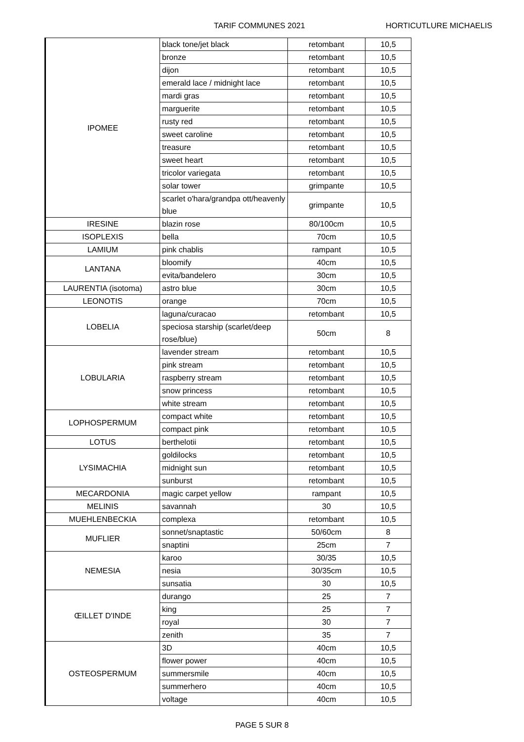TARIF COMMUNES 2021 HORTICUTLURE MICHAELIS
| IPOMEE | black tone/jet black | retombant | 10,5 |
| | bronze | retombant | 10,5 |
| | dijon | retombant | 10,5 |
| | emerald lace / midnight lace | retombant | 10,5 |
| | mardi gras | retombant | 10,5 |
| | marguerite | retombant | 10,5 |
| | rusty red | retombant | 10,5 |
| | sweet caroline | retombant | 10,5 |
| | treasure | retombant | 10,5 |
| | sweet heart | retombant | 10,5 |
| | tricolor variegata | retombant | 10,5 |
| | solar tower | grimpante | 10,5 |
| | scarlet o'hara/grandpa ott/heavenly blue | grimpante | 10,5 |
| IRESINE | blazin rose | 80/100cm | 10,5 |
| ISOPLEXIS | bella | 70cm | 10,5 |
| LAMIUM | pink chablis | rampant | 10,5 |
| LANTANA | bloomify | 40cm | 10,5 |
| | evita/bandelero | 30cm | 10,5 |
| LAURENTIA (isotoma) | astro blue | 30cm | 10,5 |
| LEONOTIS | orange | 70cm | 10,5 |
| LOBELIA | laguna/curacao | retombant | 10,5 |
| | speciosa starship (scarlet/deep rose/blue) | 50cm | 8 |
| LOBULARIA | lavender stream | retombant | 10,5 |
| | pink stream | retombant | 10,5 |
| | raspberry stream | retombant | 10,5 |
| | snow princess | retombant | 10,5 |
| | white stream | retombant | 10,5 |
| LOPHOSPERMUM | compact white | retombant | 10,5 |
| | compact pink | retombant | 10,5 |
| LOTUS | berthelotii | retombant | 10,5 |
| LYSIMACHIA | goldilocks | retombant | 10,5 |
| | midnight sun | retombant | 10,5 |
| | sunburst | retombant | 10,5 |
| MECARDONIA | magic carpet yellow | rampant | 10,5 |
| MELINIS | savannah | 30 | 10,5 |
| MUEHLENBECKIA | complexa | retombant | 10,5 |
| MUFLIER | sonnet/snaptastic | 50/60cm | 8 |
| | snaptini | 25cm | 7 |
| NEMESIA | karoo | 30/35 | 10,5 |
| | nesia | 30/35cm | 10,5 |
| | sunsatia | 30 | 10,5 |
| ŒILLET D'INDE | durango | 25 | 7 |
| | king | 25 | 7 |
| | royal | 30 | 7 |
| | zenith | 35 | 7 |
| OSTEOSPERMUM | 3D | 40cm | 10,5 |
| | flower power | 40cm | 10,5 |
| | summersmile | 40cm | 10,5 |
| | summerhero | 40cm | 10,5 |
| | voltage | 40cm | 10,5 |
PAGE 5 SUR 8